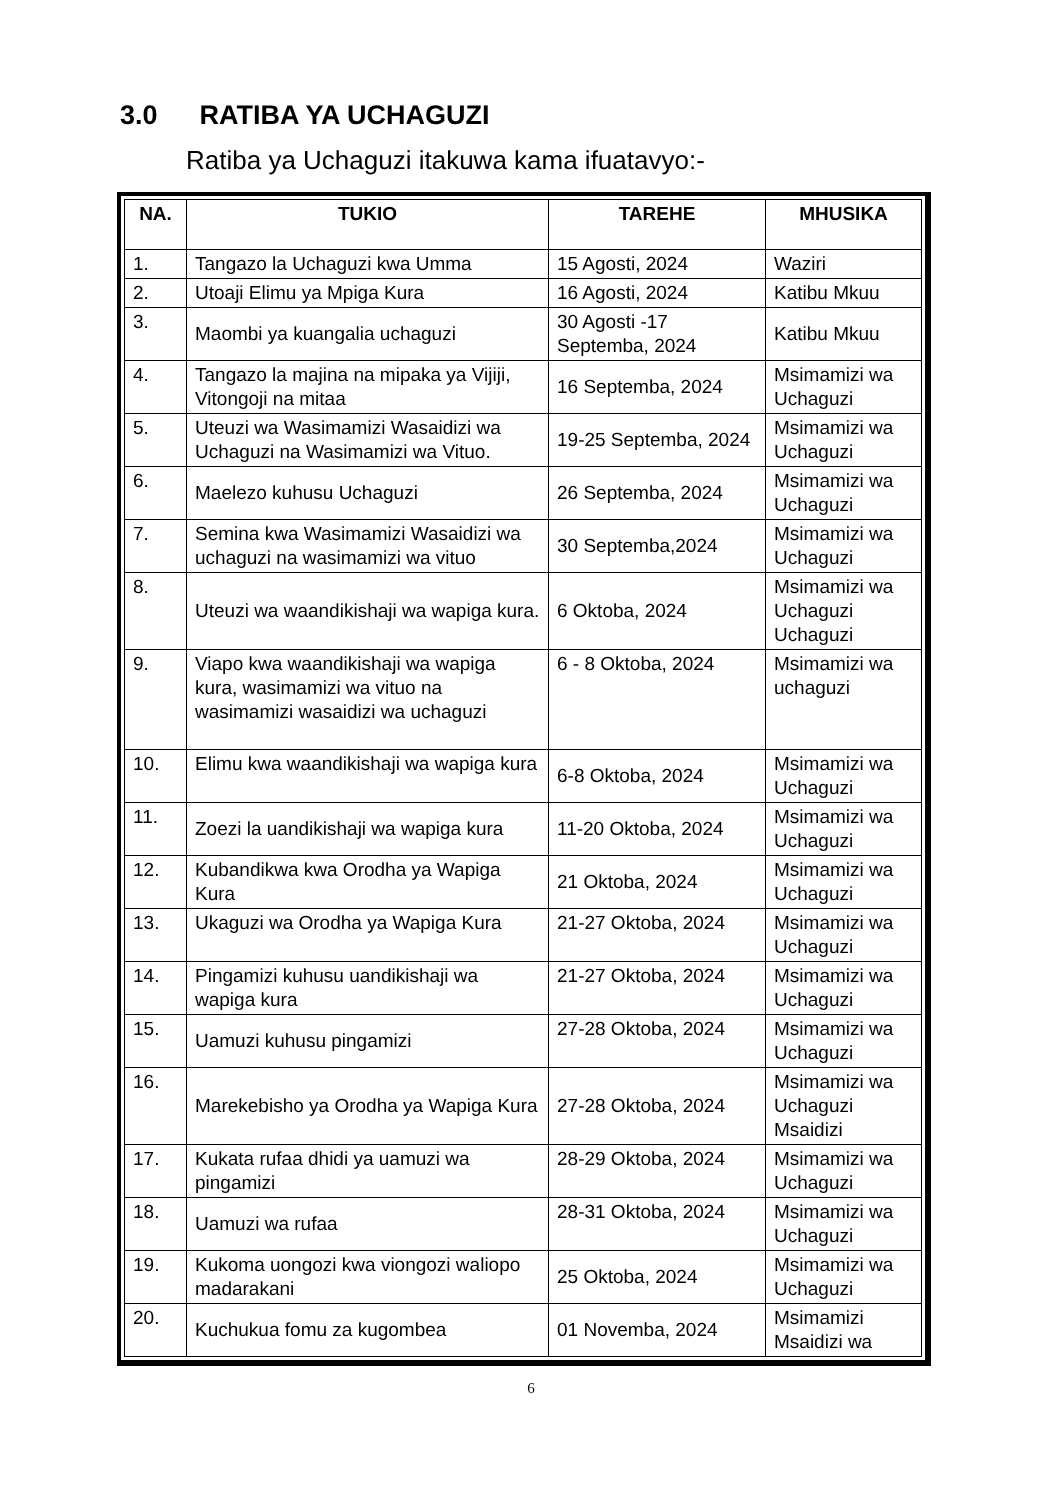3.0 RATIBA YA UCHAGUZI
Ratiba ya Uchaguzi itakuwa kama ifuatavyo:-
| NA. | TUKIO | TAREHE | MHUSIKA |
| --- | --- | --- | --- |
| 1. | Tangazo la Uchaguzi kwa Umma | 15 Agosti, 2024 | Waziri |
| 2. | Utoaji Elimu ya Mpiga Kura | 16 Agosti, 2024 | Katibu Mkuu |
| 3. | Maombi ya kuangalia uchaguzi | 30 Agosti -17 Septemba, 2024 | Katibu Mkuu |
| 4. | Tangazo la majina na mipaka ya Vijiji, Vitongoji na mitaa | 16 Septemba, 2024 | Msimamizi wa Uchaguzi |
| 5. | Uteuzi wa Wasimamizi Wasaidizi wa Uchaguzi na Wasimamizi wa Vituo. | 19-25 Septemba, 2024 | Msimamizi wa Uchaguzi |
| 6. | Maelezo kuhusu Uchaguzi | 26 Septemba, 2024 | Msimamizi wa Uchaguzi |
| 7. | Semina kwa Wasimamizi Wasaidizi wa uchaguzi na wasimamizi wa vituo | 30 Septemba,2024 | Msimamizi wa Uchaguzi |
| 8. | Uteuzi wa waandikishaji wa wapiga kura. | 6 Oktoba, 2024 | Msimamizi wa Uchaguzi Uchaguzi |
| 9. | Viapo kwa waandikishaji wa wapiga kura, wasimamizi wa vituo na wasimamizi wasaidizi wa uchaguzi | 6 - 8 Oktoba, 2024 | Msimamizi wa uchaguzi |
| 10. | Elimu kwa waandikishaji wa wapiga kura | 6-8 Oktoba, 2024 | Msimamizi wa Uchaguzi |
| 11. | Zoezi la uandikishaji wa wapiga kura | 11-20 Oktoba, 2024 | Msimamizi wa Uchaguzi |
| 12. | Kubandikwa kwa Orodha ya Wapiga Kura | 21 Oktoba, 2024 | Msimamizi wa Uchaguzi |
| 13. | Ukaguzi wa Orodha ya Wapiga Kura | 21-27 Oktoba, 2024 | Msimamizi wa Uchaguzi |
| 14. | Pingamizi kuhusu uandikishaji wa wapiga kura | 21-27 Oktoba, 2024 | Msimamizi wa Uchaguzi |
| 15. | Uamuzi kuhusu pingamizi | 27-28 Oktoba, 2024 | Msimamizi wa Uchaguzi |
| 16. | Marekebisho ya Orodha ya Wapiga Kura | 27-28 Oktoba, 2024 | Msimamizi wa Uchaguzi Msaidizi |
| 17. | Kukata rufaa dhidi ya uamuzi wa pingamizi | 28-29 Oktoba, 2024 | Msimamizi wa Uchaguzi |
| 18. | Uamuzi wa rufaa | 28-31 Oktoba, 2024 | Msimamizi wa Uchaguzi |
| 19. | Kukoma uongozi kwa viongozi waliopo madarakani | 25 Oktoba, 2024 | Msimamizi wa Uchaguzi |
| 20. | Kuchukua fomu za kugombea | 01 Novemba, 2024 | Msimamizi Msaidizi wa |
6